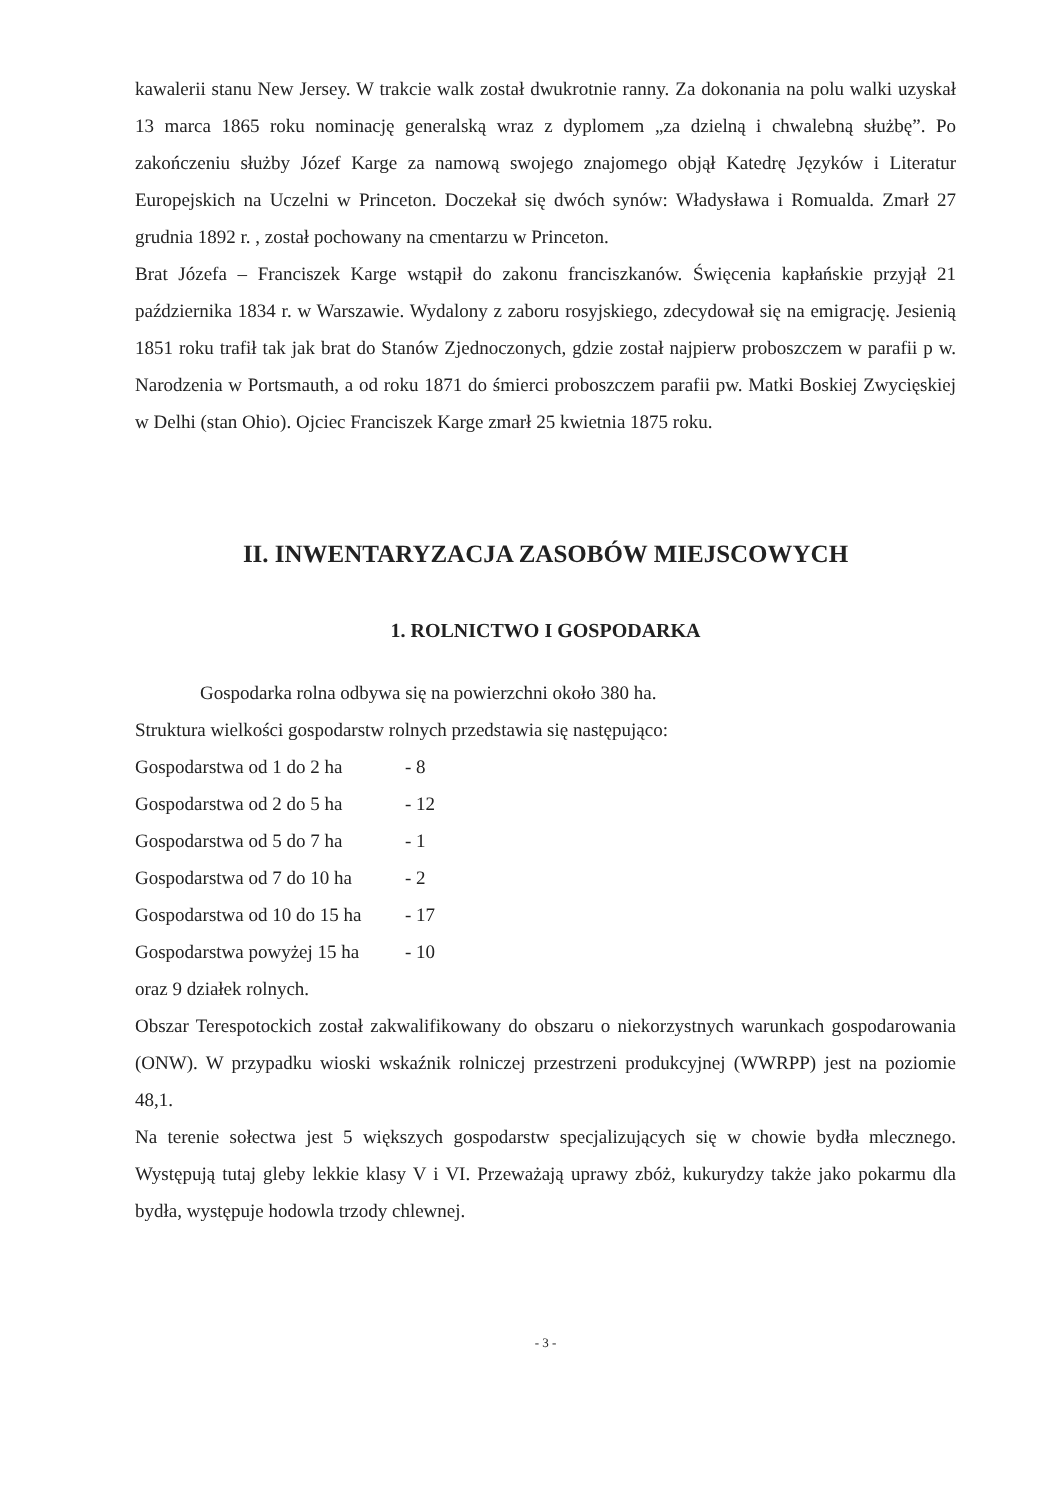kawalerii stanu New Jersey. W trakcie walk został dwukrotnie ranny. Za dokonania na polu walki uzyskał 13 marca 1865 roku nominację generalską wraz z dyplomem „za dzielną i chwalebną służbę”. Po zakończeniu służby Józef Karge za namową swojego znajomego objął Katedrę Języków i Literatur Europejskich na Uczelni w Princeton. Doczekał się dwóch synów: Władysława i Romualda. Zmarł 27 grudnia 1892 r. , został pochowany na cmentarzu w Princeton.
Brat Józefa – Franciszek Karge wstąpił do zakonu franciszkanów. Święcenia kapłańskie przyjął 21 października 1834 r. w Warszawie. Wydalony z zaboru rosyjskiego, zdecydował się na emigrację. Jesienią 1851 roku trafił tak jak brat do Stanów Zjednoczonych, gdzie został najpierw proboszczem w parafii p w. Narodzenia w Portsmauth, a od roku 1871 do śmierci proboszczem parafii pw. Matki Boskiej Zwycięskiej w Delhi (stan Ohio). Ojciec Franciszek Karge zmarł 25 kwietnia 1875 roku.
II. INWENTARYZACJA ZASOBÓW MIEJSCOWYCH
1. ROLNICTWO I GOSPODARKA
Gospodarka rolna odbywa się na powierzchni około 380 ha.
Struktura wielkości gospodarstw rolnych przedstawia się następująco:
Gospodarstwa od 1 do 2 ha - 8
Gospodarstwa od 2 do 5 ha - 12
Gospodarstwa od 5 do 7 ha - 1
Gospodarstwa od 7 do 10 ha - 2
Gospodarstwa od 10 do 15 ha - 17
Gospodarstwa powyżej 15 ha - 10
oraz 9 działek rolnych.
Obszar Terespotockich został zakwalifikowany do obszaru o niekorzystnych warunkach gospodarowania (ONW). W przypadku wioski wskaźnik rolniczej przestrzeni produkcyjnej (WWRPP) jest na poziomie 48,1.
Na terenie sołectwa jest 5 większych gospodarstw specjalizujących się w chowie bydła mlecznego. Występują tutaj gleby lekkie klasy V i VI. Przeważają uprawy zbóż, kukurydzy także jako pokarmu dla bydła, występuje hodowla trzody chlewnej.
- 3 -